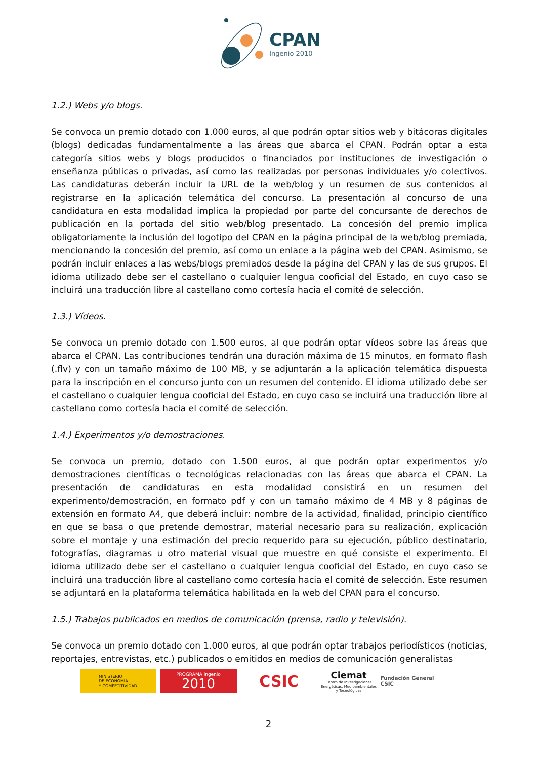CPAN
Ingenio 2010
1.2.) Webs y/o blogs.
Se convoca un premio dotado con 1.000 euros, al que podrán optar sitios web y bitácoras digitales (blogs) dedicadas fundamentalmente a las áreas que abarca el CPAN. Podrán optar a esta categoría sitios webs y blogs producidos o financiados por instituciones de investigación o enseñanza públicas o privadas, así como las realizadas por personas individuales y/o colectivos. Las candidaturas deberán incluir la URL de la web/blog y un resumen de sus contenidos al registrarse en la aplicación telemática del concurso. La presentación al concurso de una candidatura en esta modalidad implica la propiedad por parte del concursante de derechos de publicación en la portada del sitio web/blog presentado. La concesión del premio implica obligatoriamente la inclusión del logotipo del CPAN en la página principal de la web/blog premiada, mencionando la concesión del premio, así como un enlace a la página web del CPAN. Asimismo, se podrán incluir enlaces a las webs/blogs premiados desde la página del CPAN y las de sus grupos. El idioma utilizado debe ser el castellano o cualquier lengua cooficial del Estado, en cuyo caso se incluirá una traducción libre al castellano como cortesía hacia el comité de selección.
1.3.) Vídeos.
Se convoca un premio dotado con 1.500 euros, al que podrán optar vídeos sobre las áreas que abarca el CPAN. Las contribuciones tendrán una duración máxima de 15 minutos, en formato flash (.flv) y con un tamaño máximo de 100 MB, y se adjuntarán a la aplicación telemática dispuesta para la inscripción en el concurso junto con un resumen del contenido. El idioma utilizado debe ser el castellano o cualquier lengua cooficial del Estado, en cuyo caso se incluirá una traducción libre al castellano como cortesía hacia el comité de selección.
1.4.) Experimentos y/o demostraciones.
Se convoca un premio, dotado con 1.500 euros, al que podrán optar experimentos y/o demostraciones científicas o tecnológicas relacionadas con las áreas que abarca el CPAN. La presentación de candidaturas en esta modalidad consistirá en un resumen del experimento/demostración, en formato pdf y con un tamaño máximo de 4 MB y 8 páginas de extensión en formato A4, que deberá incluir: nombre de la actividad, finalidad, principio científico en que se basa o que pretende demostrar, material necesario para su realización, explicación sobre el montaje y una estimación del precio requerido para su ejecución, público destinatario, fotografías, diagramas u otro material visual que muestre en qué consiste el experimento. El idioma utilizado debe ser el castellano o cualquier lengua cooficial del Estado, en cuyo caso se incluirá una traducción libre al castellano como cortesía hacia el comité de selección. Este resumen se adjuntará en la plataforma telemática habilitada en la web del CPAN para el concurso.
1.5.) Trabajos publicados en medios de comunicación (prensa, radio y televisión).
Se convoca un premio dotado con 1.000 euros, al que podrán optar trabajos periodísticos (noticias, reportajes, entrevistas, etc.) publicados o emitidos en medios de comunicación generalistas
MINISTERIO
DE ECONOMÍA
Y COMPETITIVIDAD
PROGRAMA ingenio
2010
CSIC
Ciemat
Centro de Investigaciones Energéticas, Medioambientales y Tecnológicas
Fundación General CSIC
2